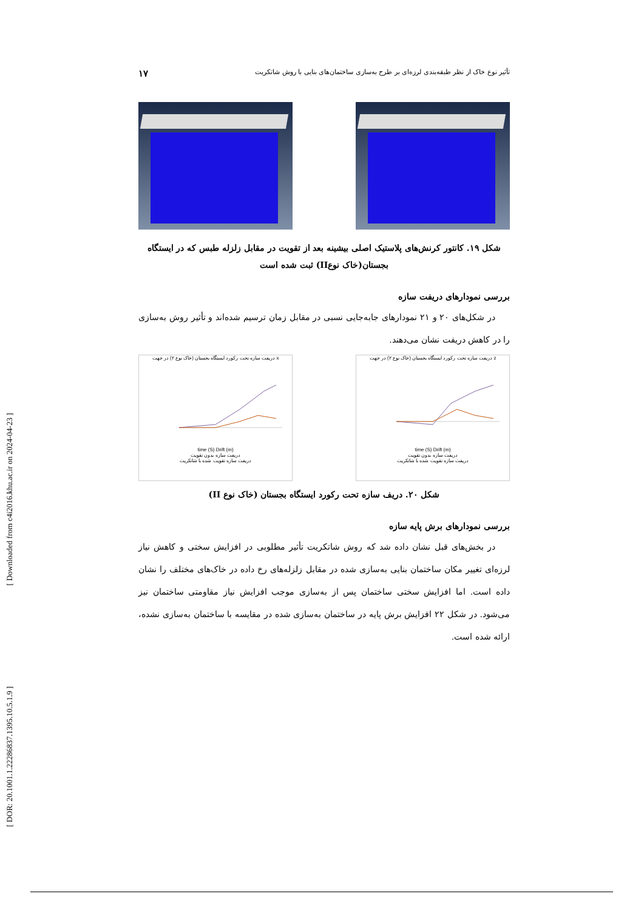[ Downloaded from c4i2016.khu.ac.ir on 2024-04-23 ]
[ DOR: 20.1001.1.22286837.1395.10.5.1.9 ]
تأثیر نوع خاک از نظر طبقه‌بندی لرزه‌ای بر طرح به‌سازی ساختمان‌های بنایی با روش شاتکریت ۱۷
شکل ۱۹. کانتور کرنش‌های پلاستیک اصلی بیشینه بعد از تقویت در مقابل زلزله طبس که در ایستگاه بجستان(خاک نوعII) ثبت شده است
بررسی نمودارهای دریفت سازه
در شکل‌های ۲۰ و ۲۱ نمودارهای جابه‌جایی نسبی در مقابل زمان ترسیم شده‌اند و تأثیر روش به‌سازی را در کاهش دریفت نشان می‌دهند.
دریفت سازه تحت رکورد ایستگاه بجستان (خاک نوع ۲) در جهت x
time (S) Drift (m)
دریفت سازه بدون تقویت
دریفت سازه تقویت شده با شاتکریت
دریفت سازه تحت رکورد ایستگاه بجستان (خاک نوع ۲) در جهت z
time (S) Drift (m)
دریفت سازه بدون تقویت
دریفت سازه تقویت شده با شاتکریت
شکل ۲۰. دریف سازه تحت رکورد ایستگاه بجستان (خاک نوع II)
بررسی نمودارهای برش پایه سازه
در بخش‌های قبل نشان داده شد که روش شاتکریت تأثیر مطلوبی در افزایش سختی و کاهش نیاز لرزه‌ای تغییر مکان ساختمان بنایی به‌سازی شده در مقابل زلزله‌های رخ داده در خاک‌های مختلف را نشان داده است. اما افزایش سختی ساختمان پس از به‌سازی موجب افزایش نیاز مقاومتی ساختمان نیز می‌شود. در شکل ۲۲ افزایش برش پایه در ساختمان به‌سازی شده در مقایسه با ساختمان به‌سازی نشده، ارائه شده است.